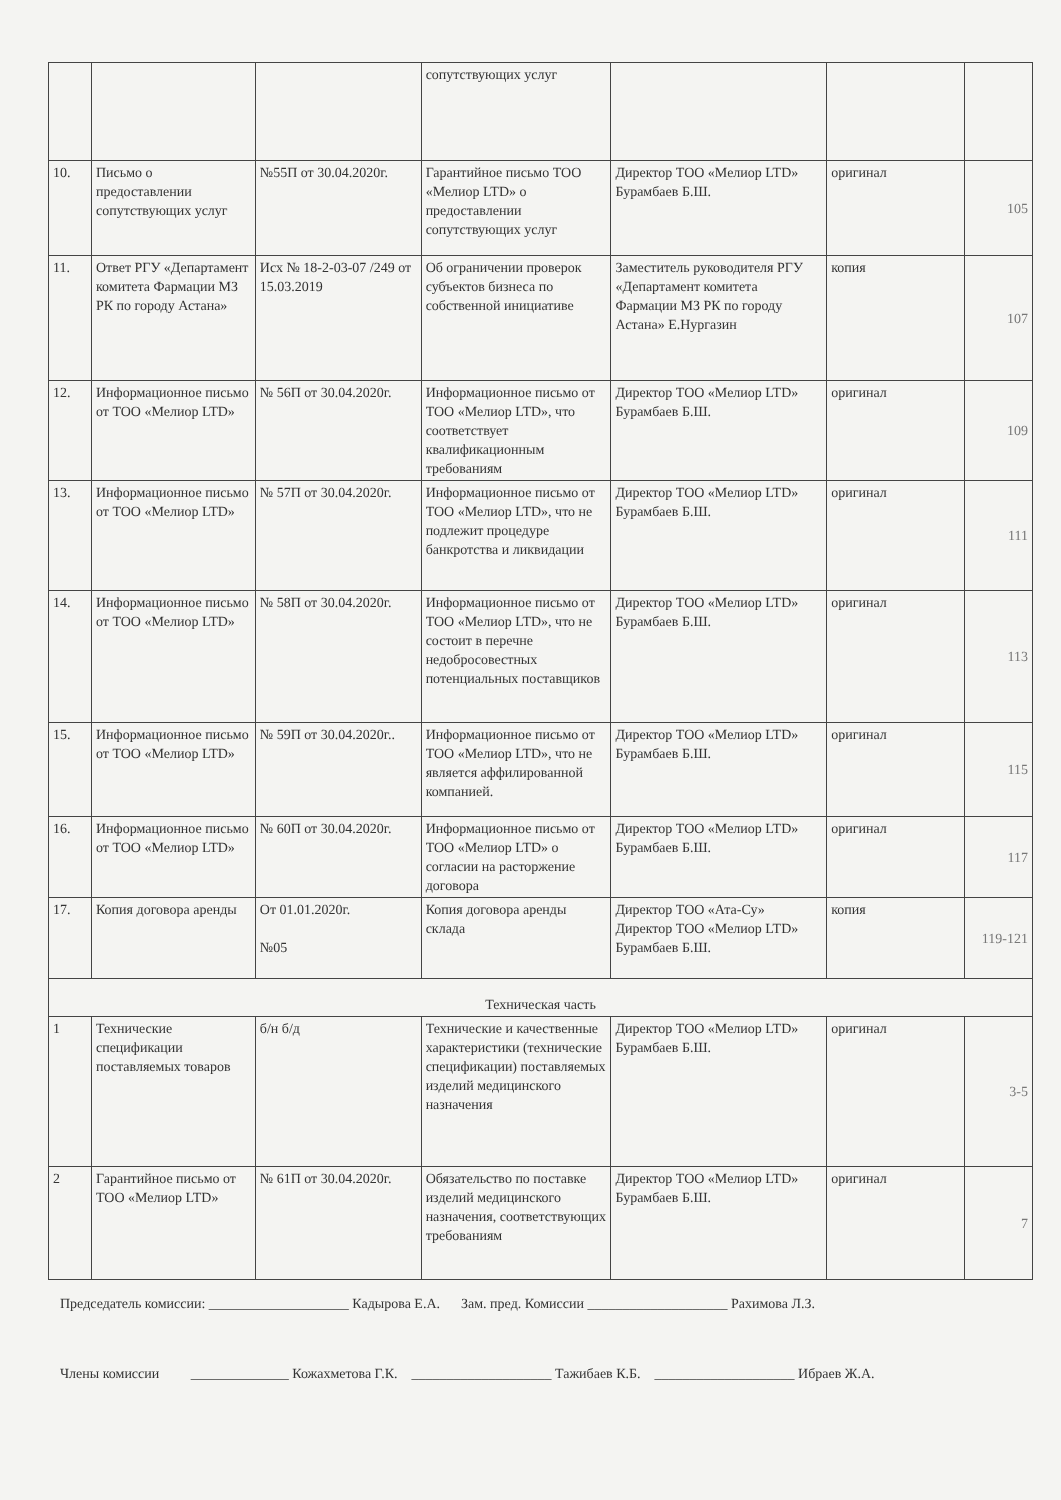| | | | сопутствующих услуг | | | |
| 10. | Письмо о предоставлении сопутствующих услуг | №55П от 30.04.2020г. | Гарантийное письмо ТОО «Мелиор LTD» о предоставлении сопутствующих услуг | Директор ТОО «Мелиор LTD» Бурамбаев Б.Ш. | оригинал | 105 |
| 11. | Ответ РГУ «Департамент комитета Фармации МЗ РК по городу Астана» | Исх № 18-2-03-07 /249 от 15.03.2019 | Об ограничении проверок субъектов бизнеса по собственной инициативе | Заместитель руководителя РГУ «Департамент комитета Фармации МЗ РК по городу Астана» Е.Нургазин | копия | 107 |
| 12. | Информационное письмо от ТОО «Мелиор LTD» | № 56П от 30.04.2020г. | Информационное письмо от ТОО «Мелиор LTD», что соответствует квалификационным требованиям | Директор ТОО «Мелиор LTD» Бурамбаев Б.Ш. | оригинал | 109 |
| 13. | Информационное письмо от ТОО «Мелиор LTD» | № 57П от 30.04.2020г. | Информационное письмо от ТОО «Мелиор LTD», что не подлежит процедуре банкротства и ликвидации | Директор ТОО «Мелиор LTD» Бурамбаев Б.Ш. | оригинал | 111 |
| 14. | Информационное письмо от ТОО «Мелиор LTD» | № 58П от 30.04.2020г. | Информационное письмо от ТОО «Мелиор LTD», что не состоит в перечне недобросовестных потенциальных поставщиков | Директор ТОО «Мелиор LTD» Бурамбаев Б.Ш. | оригинал | 113 |
| 15. | Информационное письмо от ТОО «Мелиор LTD» | № 59П от 30.04.2020г.. | Информационное письмо от ТОО «Мелиор LTD», что не является аффилированной компанией. | Директор ТОО «Мелиор LTD» Бурамбаев Б.Ш. | оригинал | 115 |
| 16. | Информационное письмо от ТОО «Мелиор LTD» | № 60П от 30.04.2020г. | Информационное письмо от ТОО «Мелиор LTD» о согласии на расторжение договора | Директор ТОО «Мелиор LTD» Бурамбаев Б.Ш. | оригинал | 117 |
| 17. | Копия договора аренды | От 01.01.2020г. №05 | Копия договора аренды склада | Директор ТОО «Ата-Су» Директор ТОО «Мелиор LTD» Бурамбаев Б.Ш. | копия | 119-121 |
| Техническая часть | | | | | | |
| 1 | Технические спецификации поставляемых товаров | б/н б/д | Технические и качественные характеристики (технические спецификации) поставляемых изделий медицинского назначения | Директор ТОО «Мелиор LTD» Бурамбаев Б.Ш. | оригинал | 3-5 |
| 2 | Гарантийное письмо от ТОО «Мелиор LTD» | № 61П от 30.04.2020г. | Обязательство по поставке изделий медицинского назначения, соответствующих требованиям | Директор ТОО «Мелиор LTD» Бурамбаев Б.Ш. | оригинал | 7 |
Председатель комиссии: ____________________ Кадырова Е.А. Зам. пред. Комиссии ____________________ Рахимова Л.З.
Члены комиссии ______________ Кожахметова Г.К. ____________________ Тажибаев К.Б. ____________________ Ибраев Ж.А.